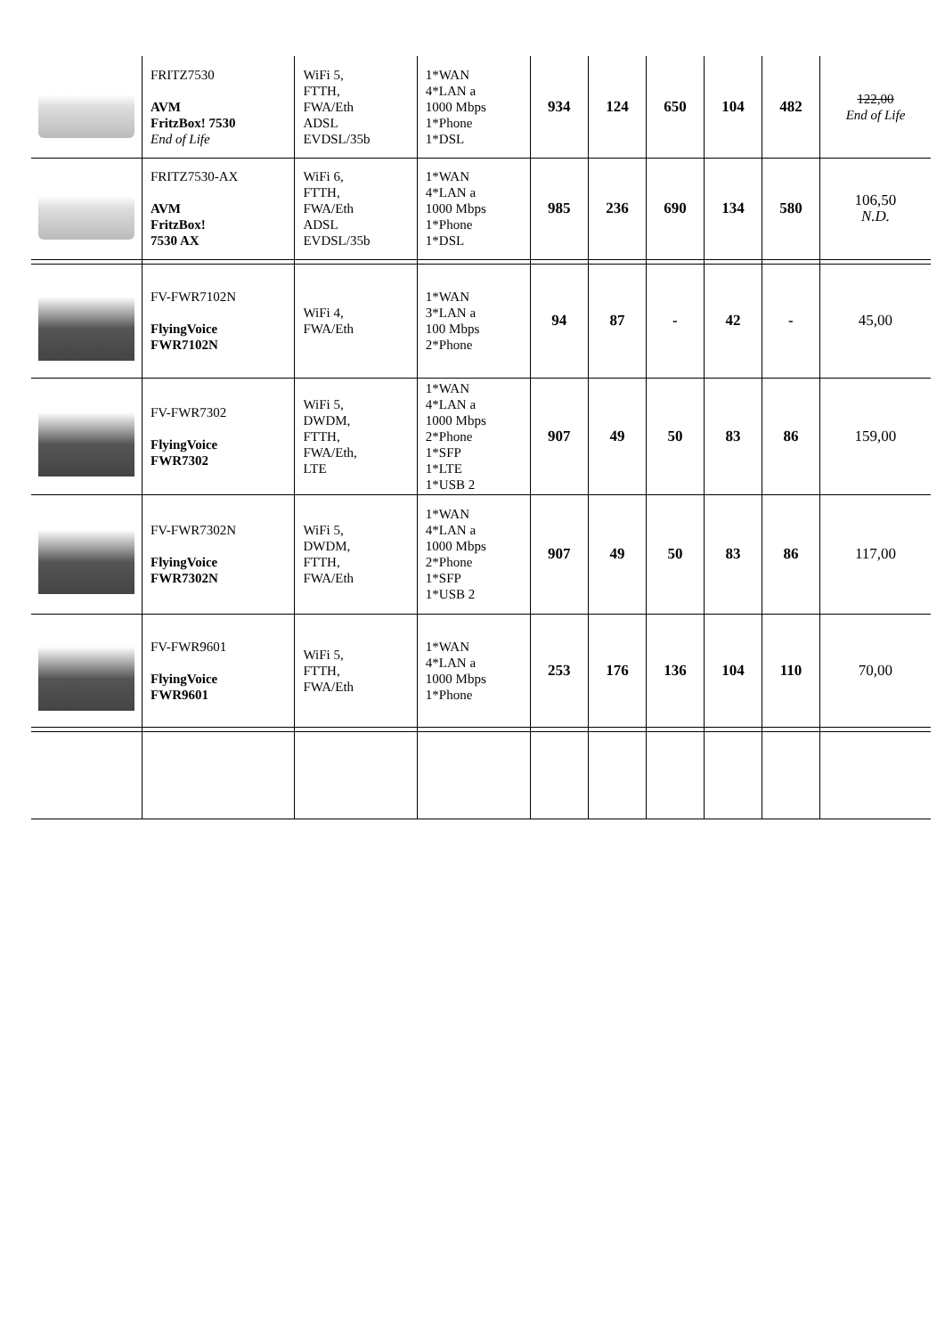| | FRITZ7530 AVM FritzBox! 7530 End of Life | WiFi 5, FTTH, FWA/Eth ADSL EVDSL/35b | 1*WAN 4*LAN a 1000 Mbps 1*Phone 1*DSL | 934 | 124 | 650 | 104 | 482 | 122,00 End of Life |
| | FRITZ7530-AX AVM FritzBox! 7530 AX | WiFi 6, FTTH, FWA/Eth ADSL EVDSL/35b | 1*WAN 4*LAN a 1000 Mbps 1*Phone 1*DSL | 985 | 236 | 690 | 134 | 580 | 106,50 N.D. |
| | FV-FWR7102N FlyingVoice FWR7102N | WiFi 4, FWA/Eth | 1*WAN 3*LAN a 100 Mbps 2*Phone | 94 | 87 | - | 42 | - | 45,00 |
| | FV-FWR7302 FlyingVoice FWR7302 | WiFi 5, DWDM, FTTH, FWA/Eth, LTE | 1*WAN 4*LAN a 1000 Mbps 2*Phone 1*SFP 1*LTE 1*USB 2 | 907 | 49 | 50 | 83 | 86 | 159,00 |
| | FV-FWR7302N FlyingVoice FWR7302N | WiFi 5, DWDM, FTTH, FWA/Eth | 1*WAN 4*LAN a 1000 Mbps 2*Phone 1*SFP 1*USB 2 | 907 | 49 | 50 | 83 | 86 | 117,00 |
| | FV-FWR9601 FlyingVoice FWR9601 | WiFi 5, FTTH, FWA/Eth | 1*WAN 4*LAN a 1000 Mbps 1*Phone | 253 | 176 | 136 | 104 | 110 | 70,00 |